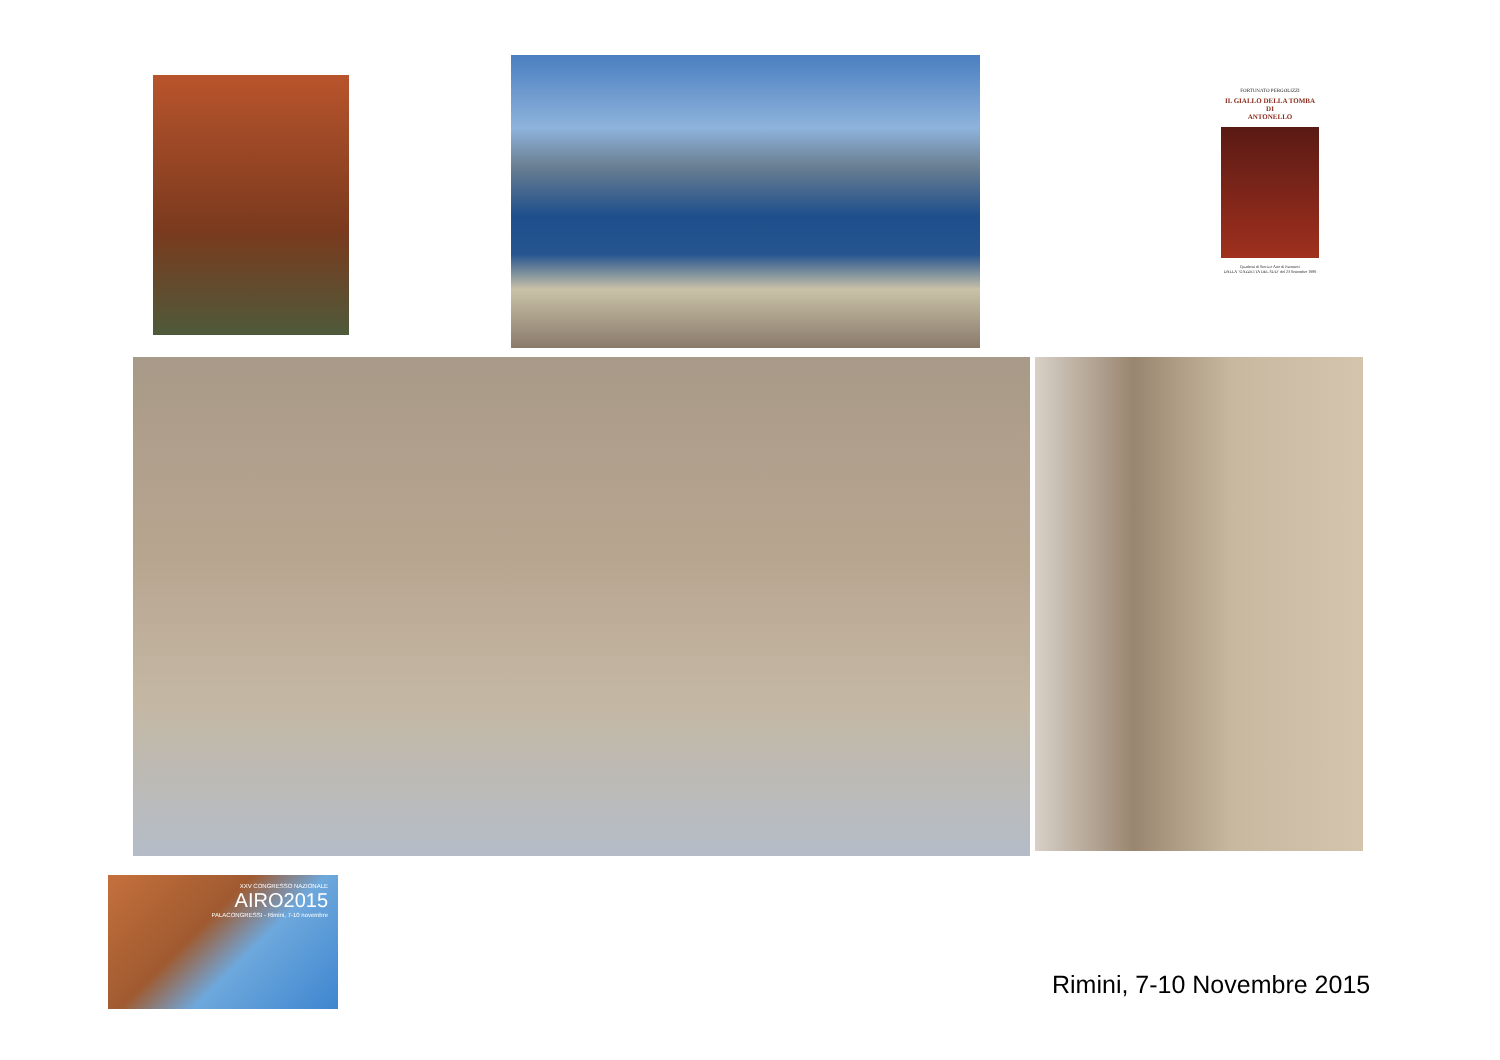FORTUNATO PERGOLIZZI
IL GIALLO DELLA TOMBA
DI
ANTONELLO
Quaderni di Storia e Arte di Patenteci
DALLA "GAZZETTA DEL SUD" del 23 Settembre 1989
XXV CONGRESSO NAZIONALE
AIRO2015
PALACONGRESSI - Rimini, 7-10 novembre
Rimini, 7-10 Novembre 2015